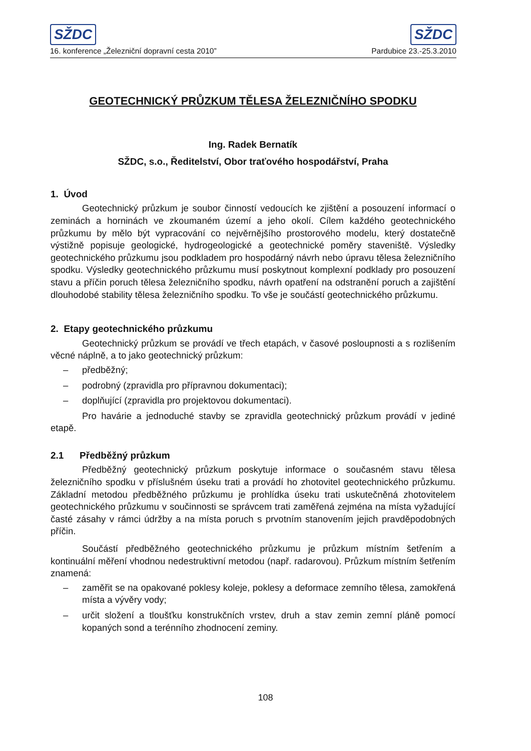SŽDC SŽDC
16. konference „Železniční dopravní cesta 2010” Pardubice 23.-25.3.2010
GEOTECHNICKÝ PRŮZKUM TĚLESA ŽELEZNIČNÍHO SPODKU
Ing. Radek Bernatík
SŽDC, s.o., Ředitelství, Obor traťového hospodářství, Praha
1. Úvod
Geotechnický průzkum je soubor činností vedoucích ke zjištění a posouzení informací o zeminách a horninách ve zkoumaném území a jeho okolí. Cílem každého geotechnického průzkumu by mělo být vypracování co nejvěrnějšího prostorového modelu, který dostatečně výstižně popisuje geologické, hydrogeologické a geotechnické poměry staveniště. Výsledky geotechnického průzkumu jsou podkladem pro hospodárný návrh nebo úpravu tělesa železničního spodku. Výsledky geotechnického průzkumu musí poskytnout komplexní podklady pro posouzení stavu a příčin poruch tělesa železničního spodku, návrh opatření na odstranění poruch a zajištění dlouhodobé stability tělesa železničního spodku. To vše je součástí geotechnického průzkumu.
2. Etapy geotechnického průzkumu
Geotechnický průzkum se provádí ve třech etapách, v časové posloupnosti a s rozlišením věcné náplně, a to jako geotechnický průzkum:
– předběžný;
– podrobný (zpravidla pro přípravnou dokumentaci);
– doplňující (zpravidla pro projektovou dokumentaci).
Pro havárie a jednoduché stavby se zpravidla geotechnický průzkum provádí v jediné etapě.
2.1 Předběžný průzkum
Předběžný geotechnický průzkum poskytuje informace o současném stavu tělesa železničního spodku v příslušném úseku trati a provádí ho zhotovitel geotechnického průzkumu. Základní metodou předběžného průzkumu je prohlídka úseku trati uskutečněná zhotovitelem geotechnického průzkumu v součinnosti se správcem trati zaměřená zejména na místa vyžadující časté zásahy v rámci údržby a na místa poruch s prvotním stanovením jejich pravděpodobných příčin.
Součástí předběžného geotechnického průzkumu je průzkum místním šetřením a kontinuální měření vhodnou nedestruktivní metodou (např. radarovou). Průzkum místním šetřením znamená:
– zaměřit se na opakované poklesy koleje, poklesy a deformace zemního tělesa, zamokřená místa a vývěry vody;
– určit složení a tloušťku konstrukčních vrstev, druh a stav zemin zemní pláně pomocí kopaných sond a terénního zhodnocení zeminy.
108